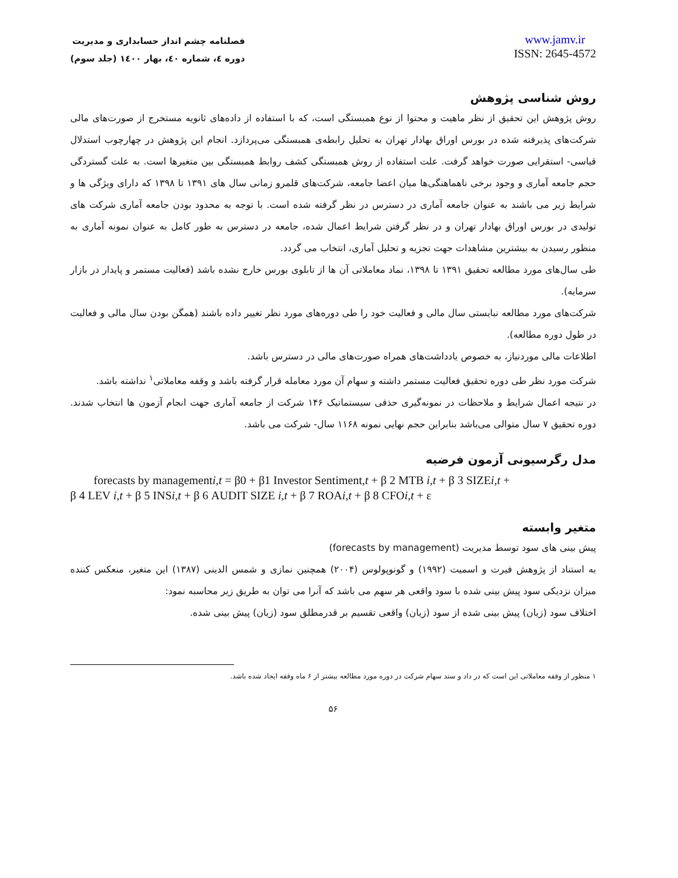فصلنامه چشم انداز حسابداری و مدیریت
دوره ٤، شماره ٤٠، بهار ١٤٠٠ (جلد سوم)
www.jamv.ir
ISSN: 2645-4572
روش شناسی پژوهش
روش پژوهش این تحقیق از نظر ماهیت و محتوا از نوع همبستگی است، که با استفاده از داده‌های ثانویه مستخرج از صورت‌های مالی شرکت‌های پذیرفته شده در بورس اوراق بهادار تهران به تحلیل رابطه‌ی همبستگی می‌پردازد. انجام این پژوهش در چهارچوب استدلال قیاسی- استقرایی صورت خواهد گرفت. علت استفاده از روش همبستگی کشف روابط همبستگی بین متغیرها است. به علت گستردگی حجم جامعه آماری و وجود برخی ناهماهنگی‌ها میان اعضا جامعه، شرکت‌های قلمرو زمانی سال های ١٣٩١ تا ١٣٩٨ که دارای ویژگی ها و شرایط زیر می باشند به عنوان جامعه آماری در دسترس در نظر گرفته شده است. با توجه به محدود بودن جامعه آماری شرکت های تولیدی در بورس اوراق بهادار تهران و در نظر گرفتن شرایط اعمال شده، جامعه در دسترس به طور کامل به عنوان نمونه آماری به منظور رسیدن به بیشترین مشاهدات جهت تجزیه و تحلیل آماری، انتخاب می گردد.
طی سال‌های مورد مطالعه تحقیق ١٣٩١ تا ١٣٩٨، نماد معاملاتی آن ها از تابلوی بورس خارج نشده باشد (فعالیت مستمر و پایدار در بازار سرمایه).
شرکت‌های مورد مطالعه نبایستی سال مالی و فعالیت خود را طی دوره‌های مورد نظر تغییر داده باشند (همگن بودن سال مالی و فعالیت در طول دوره مطالعه).
اطلاعات مالی موردنیاز، به خصوص یادداشت‌های همراه صورت‌های مالی در دسترس باشد.
شرکت مورد نظر طی دوره تحقیق فعالیت مستمر داشته و سهام آن مورد معامله قرار گرفته باشد و وقفه معاملاتی<sup>١</sup> نداشته باشد.
در نتیجه اعمال شرایط و ملاحظات در نمونه‌گیری حذفی سیستماتیک ١۴۶ شرکت از جامعه آماری جهت انجام آزمون ها انتخاب شدند. دوره تحقیق ٧ سال متوالی می‌باشد بنابراین حجم نهایی نمونه ١١۶٨ سال- شرکت می باشد.
مدل رگرسیونی آزمون فرضیه
forecasts by managementi,t = β0 + β1 Investor Sentiment,t + β 2 MTB i,t + β 3 SIZEi,t +
β 4 LEV i,t + β 5 INSi,t + β 6 AUDIT SIZE i,t + β 7 ROAi,t + β 8 CFOi,t + ε
متغیر وابسته
پیش بینی های سود توسط مدیریت (forecasts by management)
به استناد از پژوهش فیرت و اسمیت (١٩٩٢) و گونوپولوس (٢٠٠۴) همچنین نمازی و شمس الدینی (١٣٨٧) این متغیر، منعکس کننده میزان نزدیکی سود پیش بینی شده با سود واقعی هر سهم می باشد که آنرا می توان به طریق زیر محاسبه نمود:
اختلاف سود (زیان) پیش بینی شده از سود (زیان) واقعی تقسیم بر قدرمطلق سود (زیان) پیش بینی شده.
١ منظور از وقفه معاملاتی این است که در داد و ستد سهام شرکت در دوره مورد مطالعه بیشتر از ۶ ماه وقفه ایجاد شده باشد.
۵۶